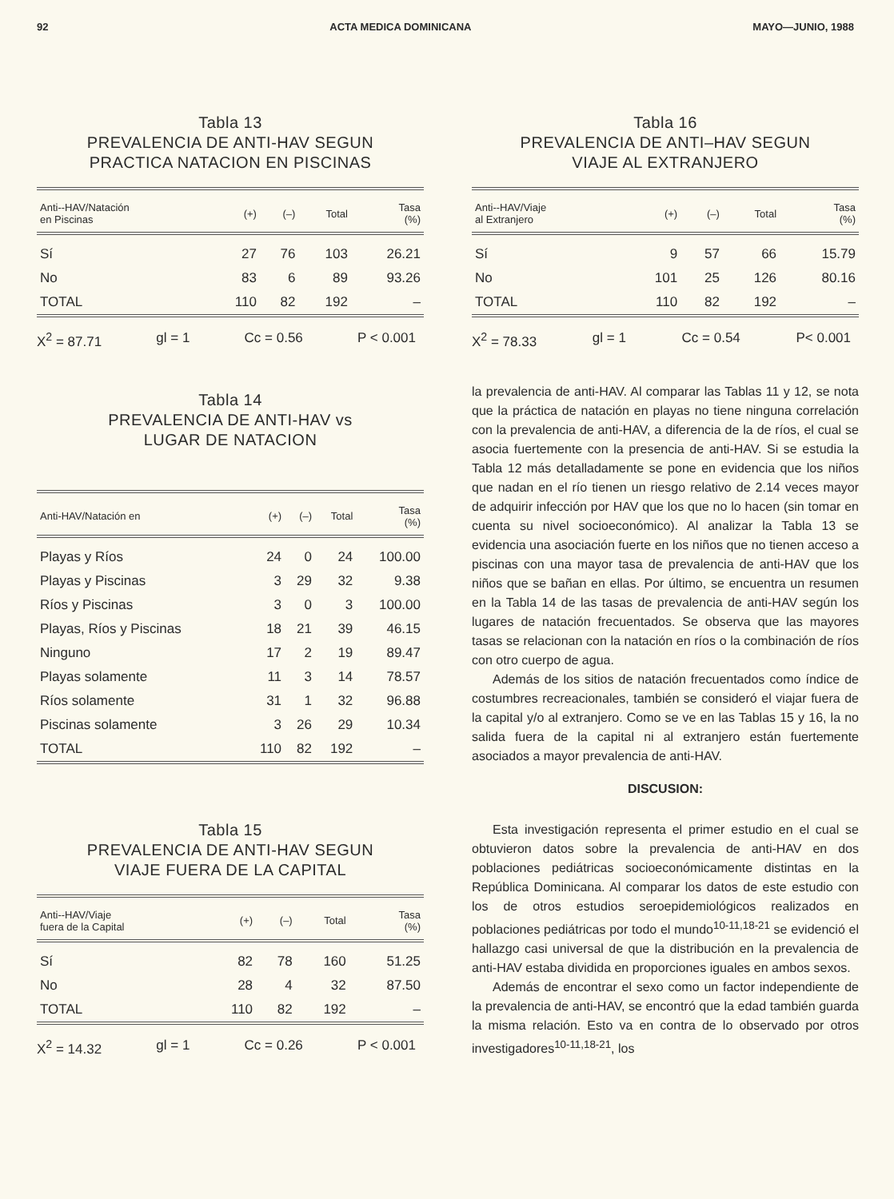92 ACTA MEDICA DOMINICANA MAYO—JUNIO, 1988
Tabla 13
PREVALENCIA DE ANTI-HAV SEGUN
PRACTICA NATACION EN PISCINAS
| Anti--HAV/Natación en Piscinas | (+) | (–) | Total | Tasa (%) |
| --- | --- | --- | --- | --- |
| Sí | 27 | 76 | 103 | 26.21 |
| No | 83 | 6 | 89 | 93.26 |
| TOTAL | 110 | 82 | 192 | – |
X<sup>2</sup> = 87.71 gl = 1 Cc = 0.56 P < 0.001
Tabla 14
PREVALENCIA DE ANTI-HAV vs
LUGAR DE NATACION
| Anti-HAV/Natación en | (+) | (–) | Total | Tasa (%) |
| --- | --- | --- | --- | --- |
| Playas y Ríos | 24 | 0 | 24 | 100.00 |
| Playas y Piscinas | 3 | 29 | 32 | 9.38 |
| Ríos y Piscinas | 3 | 0 | 3 | 100.00 |
| Playas, Ríos y Piscinas | 18 | 21 | 39 | 46.15 |
| Ninguno | 17 | 2 | 19 | 89.47 |
| Playas solamente | 11 | 3 | 14 | 78.57 |
| Ríos solamente | 31 | 1 | 32 | 96.88 |
| Piscinas solamente | 3 | 26 | 29 | 10.34 |
| TOTAL | 110 | 82 | 192 | – |
Tabla 15
PREVALENCIA DE ANTI-HAV SEGUN
VIAJE FUERA DE LA CAPITAL
| Anti--HAV/Viaje fuera de la Capital | (+) | (–) | Total | Tasa (%) |
| --- | --- | --- | --- | --- |
| Sí | 82 | 78 | 160 | 51.25 |
| No | 28 | 4 | 32 | 87.50 |
| TOTAL | 110 | 82 | 192 | – |
X<sup>2</sup> = 14.32 gl = 1 Cc = 0.26 P < 0.001
Tabla 16
PREVALENCIA DE ANTI–HAV SEGUN
VIAJE AL EXTRANJERO
| Anti--HAV/Viaje al Extranjero | (+) | (–) | Total | Tasa (%) |
| --- | --- | --- | --- | --- |
| Sí | 9 | 57 | 66 | 15.79 |
| No | 101 | 25 | 126 | 80.16 |
| TOTAL | 110 | 82 | 192 | – |
X<sup>2</sup> = 78.33 gl = 1 Cc = 0.54 P< 0.001
la prevalencia de anti-HAV. Al comparar las Tablas 11 y 12, se nota que la práctica de natación en playas no tiene ninguna correlación con la prevalencia de anti-HAV, a diferencia de la de ríos, el cual se asocia fuertemente con la presencia de anti-HAV. Si se estudia la Tabla 12 más detalladamente se pone en evidencia que los niños que nadan en el río tienen un riesgo relativo de 2.14 veces mayor de adquirir infección por HAV que los que no lo hacen (sin tomar en cuenta su nivel socioeconómico). Al analizar la Tabla 13 se evidencia una asociación fuerte en los niños que no tienen acceso a piscinas con una mayor tasa de prevalencia de anti-HAV que los niños que se bañan en ellas. Por último, se encuentra un resumen en la Tabla 14 de las tasas de prevalencia de anti-HAV según los lugares de natación frecuentados. Se observa que las mayores tasas se relacionan con la natación en ríos o la combinación de ríos con otro cuerpo de agua.
Además de los sitios de natación frecuentados como índice de costumbres recreacionales, también se consideró el viajar fuera de la capital y/o al extranjero. Como se ve en las Tablas 15 y 16, la no salida fuera de la capital ni al extranjero están fuertemente asociados a mayor prevalencia de anti-HAV.
DISCUSION:
Esta investigación representa el primer estudio en el cual se obtuvieron datos sobre la prevalencia de anti-HAV en dos poblaciones pediátricas socioeconómicamente distintas en la República Dominicana. Al comparar los datos de este estudio con los de otros estudios seroepidemiológicos realizados en poblaciones pediátricas por todo el mundo<sup>10-11,18-21</sup> se evidenció el hallazgo casi universal de que la distribución en la prevalencia de anti-HAV estaba dividida en proporciones iguales en ambos sexos.
Además de encontrar el sexo como un factor independiente de la prevalencia de anti-HAV, se encontró que la edad también guarda la misma relación. Esto va en contra de lo observado por otros investigadores<sup>10-11,18-21</sup>, los